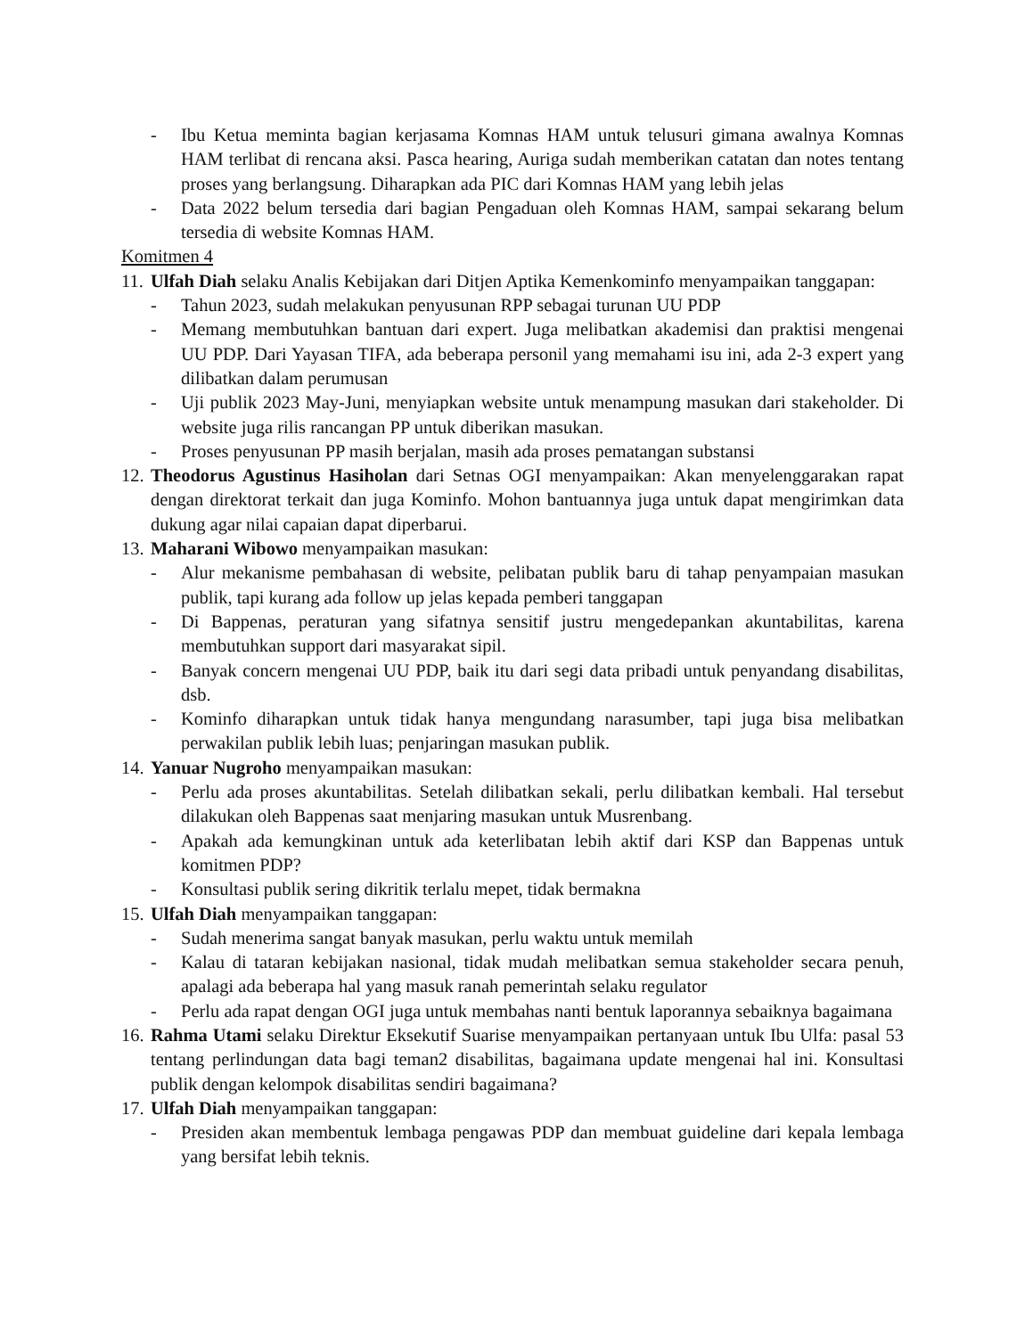- Ibu Ketua meminta bagian kerjasama Komnas HAM untuk telusuri gimana awalnya Komnas HAM terlibat di rencana aksi. Pasca hearing, Auriga sudah memberikan catatan dan notes tentang proses yang berlangsung. Diharapkan ada PIC dari Komnas HAM yang lebih jelas
- Data 2022 belum tersedia dari bagian Pengaduan oleh Komnas HAM, sampai sekarang belum tersedia di website Komnas HAM.
Komitmen 4
11. Ulfah Diah selaku Analis Kebijakan dari Ditjen Aptika Kemenkominfo menyampaikan tanggapan:
- Tahun 2023, sudah melakukan penyusunan RPP sebagai turunan UU PDP
- Memang membutuhkan bantuan dari expert. Juga melibatkan akademisi dan praktisi mengenai UU PDP. Dari Yayasan TIFA, ada beberapa personil yang memahami isu ini, ada 2-3 expert yang dilibatkan dalam perumusan
- Uji publik 2023 May-Juni, menyiapkan website untuk menampung masukan dari stakeholder. Di website juga rilis rancangan PP untuk diberikan masukan.
- Proses penyusunan PP masih berjalan, masih ada proses pematangan substansi
12. Theodorus Agustinus Hasiholan dari Setnas OGI menyampaikan: Akan menyelenggarakan rapat dengan direktorat terkait dan juga Kominfo. Mohon bantuannya juga untuk dapat mengirimkan data dukung agar nilai capaian dapat diperbarui.
13. Maharani Wibowo menyampaikan masukan:
- Alur mekanisme pembahasan di website, pelibatan publik baru di tahap penyampaian masukan publik, tapi kurang ada follow up jelas kepada pemberi tanggapan
- Di Bappenas, peraturan yang sifatnya sensitif justru mengedepankan akuntabilitas, karena membutuhkan support dari masyarakat sipil.
- Banyak concern mengenai UU PDP, baik itu dari segi data pribadi untuk penyandang disabilitas, dsb.
- Kominfo diharapkan untuk tidak hanya mengundang narasumber, tapi juga bisa melibatkan perwakilan publik lebih luas; penjaringan masukan publik.
14. Yanuar Nugroho menyampaikan masukan:
- Perlu ada proses akuntabilitas. Setelah dilibatkan sekali, perlu dilibatkan kembali. Hal tersebut dilakukan oleh Bappenas saat menjaring masukan untuk Musrenbang.
- Apakah ada kemungkinan untuk ada keterlibatan lebih aktif dari KSP dan Bappenas untuk komitmen PDP?
- Konsultasi publik sering dikritik terlalu mepet, tidak bermakna
15. Ulfah Diah menyampaikan tanggapan:
- Sudah menerima sangat banyak masukan, perlu waktu untuk memilah
- Kalau di tataran kebijakan nasional, tidak mudah melibatkan semua stakeholder secara penuh, apalagi ada beberapa hal yang masuk ranah pemerintah selaku regulator
- Perlu ada rapat dengan OGI juga untuk membahas nanti bentuk laporannya sebaiknya bagaimana
16. Rahma Utami selaku Direktur Eksekutif Suarise menyampaikan pertanyaan untuk Ibu Ulfa: pasal 53 tentang perlindungan data bagi teman2 disabilitas, bagaimana update mengenai hal ini. Konsultasi publik dengan kelompok disabilitas sendiri bagaimana?
17. Ulfah Diah menyampaikan tanggapan:
- Presiden akan membentuk lembaga pengawas PDP dan membuat guideline dari kepala lembaga yang bersifat lebih teknis.